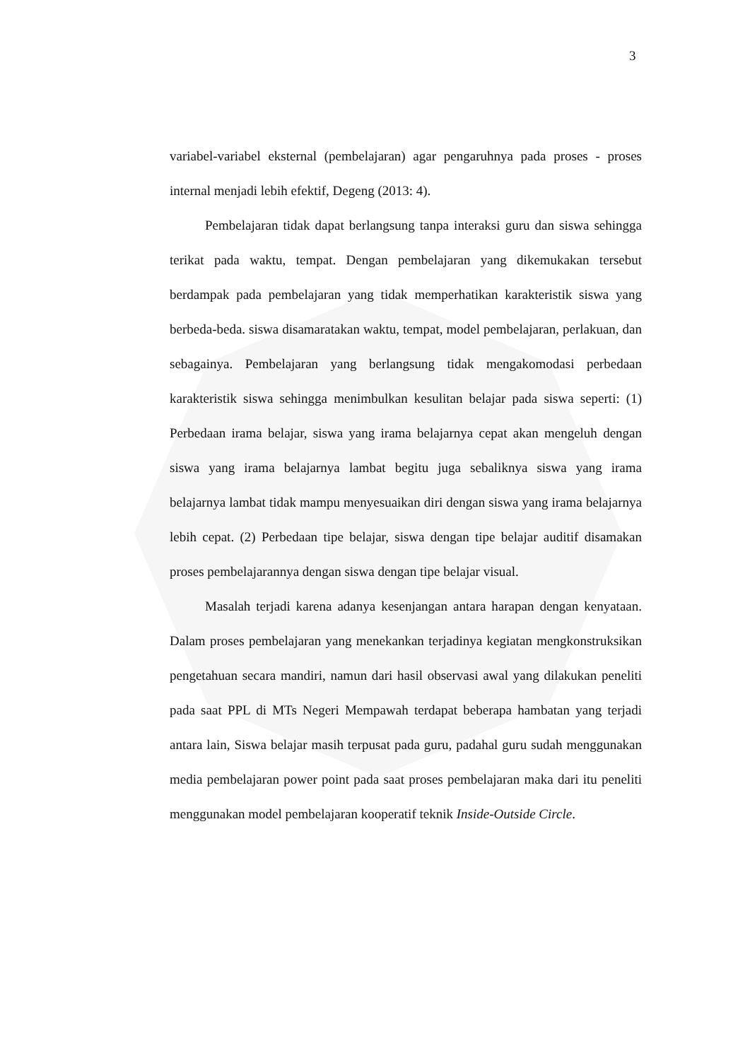3
variabel-variabel eksternal (pembelajaran) agar pengaruhnya pada proses - proses internal menjadi lebih efektif, Degeng (2013: 4).
Pembelajaran tidak dapat berlangsung tanpa interaksi guru dan siswa sehingga terikat pada waktu, tempat. Dengan pembelajaran yang dikemukakan tersebut berdampak pada pembelajaran yang tidak memperhatikan karakteristik siswa yang berbeda-beda. siswa disamaratakan waktu, tempat, model pembelajaran, perlakuan, dan sebagainya. Pembelajaran yang berlangsung tidak mengakomodasi perbedaan karakteristik siswa sehingga menimbulkan kesulitan belajar pada siswa seperti: (1) Perbedaan irama belajar, siswa yang irama belajarnya cepat akan mengeluh dengan siswa yang irama belajarnya lambat begitu juga sebaliknya siswa yang irama belajarnya lambat tidak mampu menyesuaikan diri dengan siswa yang irama belajarnya lebih cepat. (2) Perbedaan tipe belajar, siswa dengan tipe belajar auditif disamakan proses pembelajarannya dengan siswa dengan tipe belajar visual.
Masalah terjadi karena adanya kesenjangan antara harapan dengan kenyataan. Dalam proses pembelajaran yang menekankan terjadinya kegiatan mengkonstruksikan pengetahuan secara mandiri, namun dari hasil observasi awal yang dilakukan peneliti pada saat PPL di MTs Negeri Mempawah terdapat beberapa hambatan yang terjadi antara lain, Siswa belajar masih terpusat pada guru, padahal guru sudah menggunakan media pembelajaran power point pada saat proses pembelajaran maka dari itu peneliti menggunakan model pembelajaran kooperatif teknik Inside-Outside Circle.